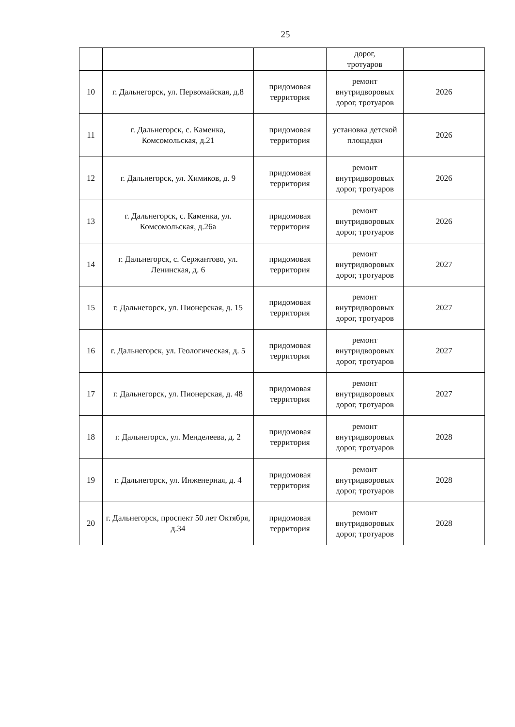25
| | | | дорог, тротуаров | |
| 10 | г. Дальнегорск, ул. Первомайская, д.8 | придомовая территория | ремонт внутридворовых дорог, тротуаров | 2026 |
| 11 | г. Дальнегорск, с. Каменка, Комсомольская, д.21 | придомовая территория | установка детской площадки | 2026 |
| 12 | г. Дальнегорск, ул. Химиков, д. 9 | придомовая территория | ремонт внутридворовых дорог, тротуаров | 2026 |
| 13 | г. Дальнегорск, с. Каменка, ул. Комсомольская, д.26а | придомовая территория | ремонт внутридворовых дорог, тротуаров | 2026 |
| 14 | г. Дальнегорск, с. Сержантово, ул. Ленинская, д. 6 | придомовая территория | ремонт внутридворовых дорог, тротуаров | 2027 |
| 15 | г. Дальнегорск, ул. Пионерская, д. 15 | придомовая территория | ремонт внутридворовых дорог, тротуаров | 2027 |
| 16 | г. Дальнегорск, ул. Геологическая, д. 5 | придомовая территория | ремонт внутридворовых дорог, тротуаров | 2027 |
| 17 | г. Дальнегорск, ул. Пионерская, д. 48 | придомовая территория | ремонт внутридворовых дорог, тротуаров | 2027 |
| 18 | г. Дальнегорск, ул. Менделеева, д. 2 | придомовая территория | ремонт внутридворовых дорог, тротуаров | 2028 |
| 19 | г. Дальнегорск, ул. Инженерная, д. 4 | придомовая территория | ремонт внутридворовых дорог, тротуаров | 2028 |
| 20 | г. Дальнегорск, проспект 50 лет Октября, д.34 | придомовая территория | ремонт внутридворовых дорог, тротуаров | 2028 |